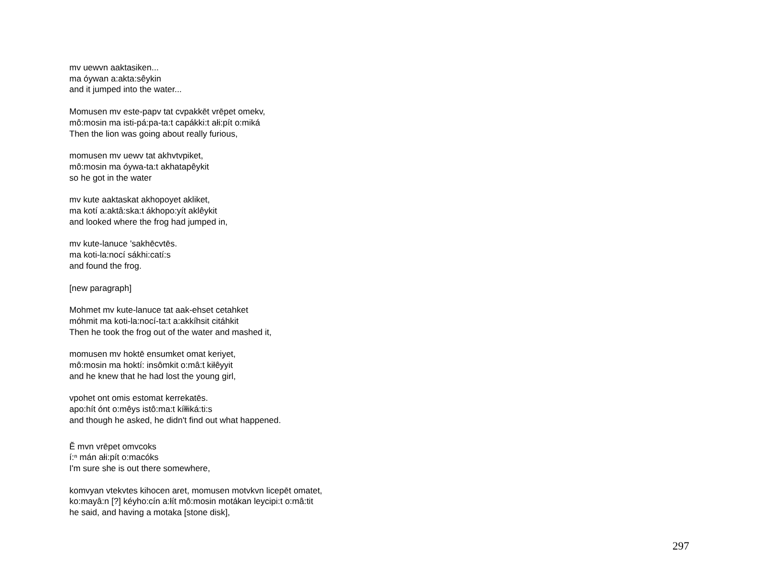mv uewvn aaktasiken...
ma óywan a:akta:sêykin
and it jumped into the water...
Momusen mv este-papv tat cvpakkēt vrēpet omekv,
mô:mosin ma isti-pá:pa-ta:t capákki:t ałi:pít o:miká
Then the lion was going about really furious,
momusen mv uewv tat akhvtvpiket,
mô:mosin ma óywa-ta:t akhatapêykit
so he got in the water
mv kute aaktaskat akhopoyet akliket,
ma kotí a:aktâ:ska:t ákhopo:yít aklêykit
and looked where the frog had jumped in,
mv kute-lanuce 'sakhēcvtēs.
ma koti-la:nocí sákhi:catí:s
and found the frog.
[new paragraph]
Mohmet mv kute-lanuce tat aak-ehset cetahket
móhmit ma koti-la:nocí-ta:t a:akkíhsit citáhkit
Then he took the frog out of the water and mashed it,
momusen mv hoktē ensumket omat keriyet,
mô:mosin ma hoktí: insômkit o:mâ:t kiłêyyit
and he knew that he had lost the young girl,
vpohet ont omis estomat kerrekatēs.
apo:hít ónt o:mêys istô:ma:t kíłłiká:ti:s
and though he asked, he didn't find out what happened.
Ē̈ mvn vrēpet omvcoks
í:ⁿ mán ałi:pít o:macóks
I'm sure she is out there somewhere,
komvyan vtekvtes kihocen aret, momusen motvkvn licepēt omatet,
ko:mayâ:n [?] kéyho:cín a:łít mô:mosin motákan leycipi:t o:mâ:tit
he said, and having a motaka [stone disk],
297